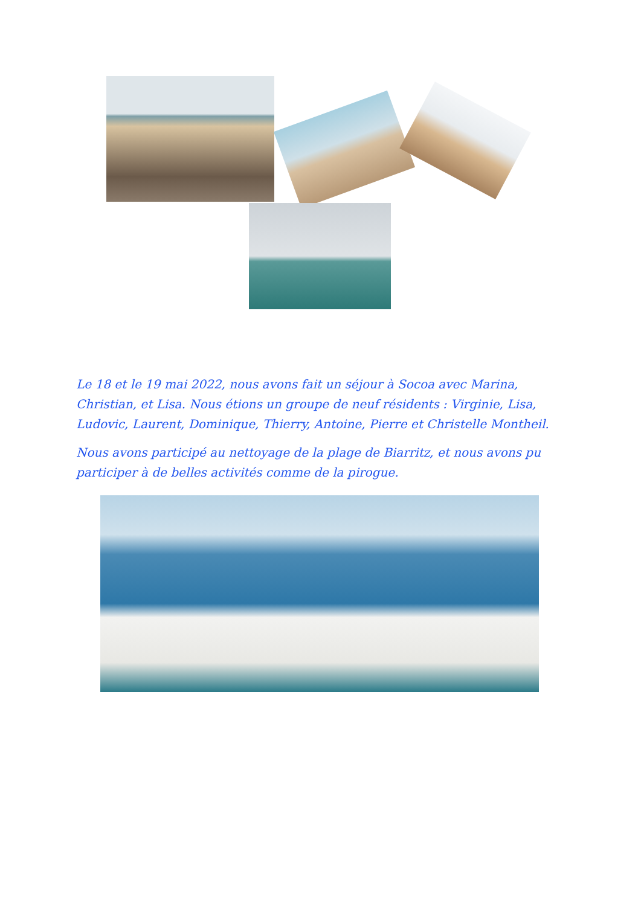Le 18 et le 19 mai 2022, nous avons fait un séjour à Socoa avec Marina, Christian, et Lisa. Nous étions un groupe de neuf résidents : Virginie, Lisa, Ludovic, Laurent, Dominique, Thierry, Antoine, Pierre et Christelle Montheil.
Nous avons participé au nettoyage de la plage de Biarritz, et nous avons pu participer à de belles activités comme de la pirogue.